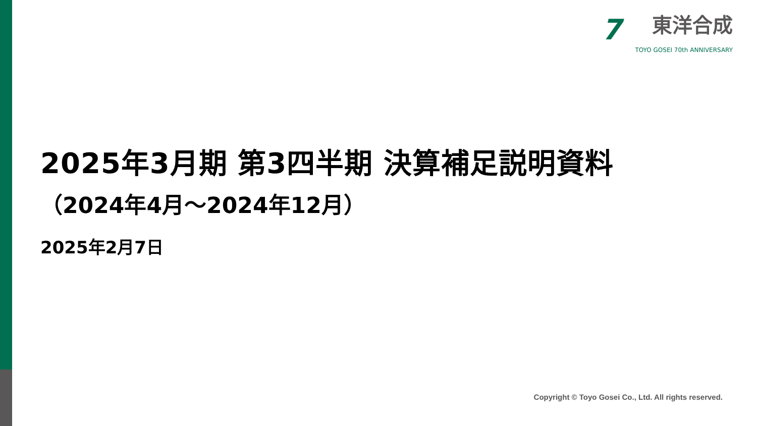7
東洋合成
TOYO GOSEI 70th ANNIVERSARY
2025年3月期 第3四半期 決算補足説明資料
（2024年4月～2024年12月）
2025年2月7日
Copyright © Toyo Gosei Co., Ltd. All rights reserved.